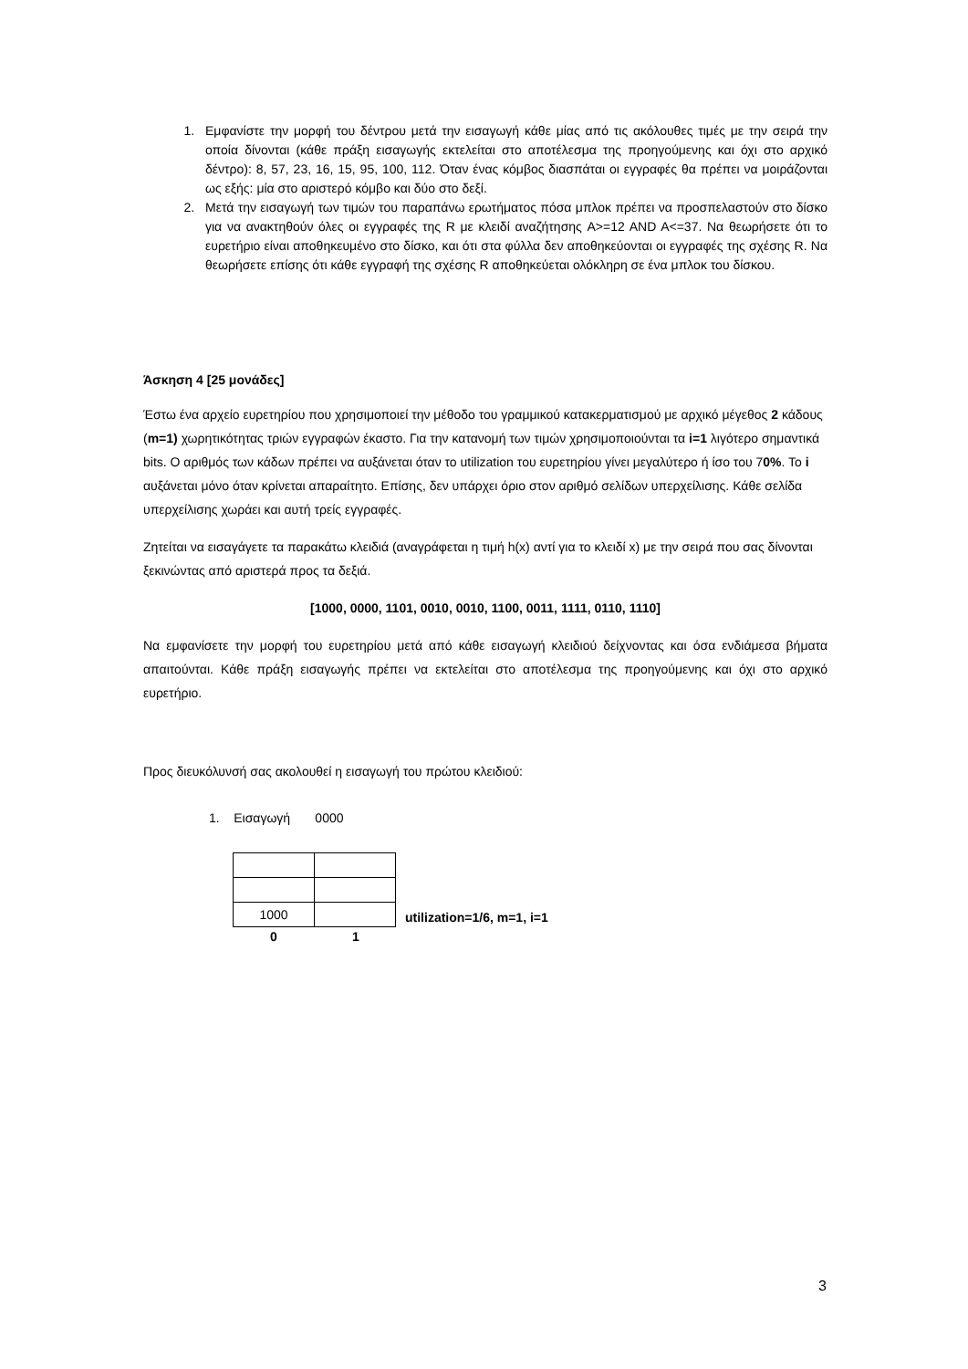1. Εμφανίστε την μορφή του δέντρου μετά την εισαγωγή κάθε μίας από τις ακόλουθες τιμές με την σειρά την οποία δίνονται (κάθε πράξη εισαγωγής εκτελείται στο αποτέλεσμα της προηγούμενης και όχι στο αρχικό δέντρο): 8, 57, 23, 16, 15, 95, 100, 112. Όταν ένας κόμβος διασπάται οι εγγραφές θα πρέπει να μοιράζονται ως εξής: μία στο αριστερό κόμβο και δύο στο δεξί.
2. Μετά την εισαγωγή των τιμών του παραπάνω ερωτήματος πόσα μπλοκ πρέπει να προσπελαστούν στο δίσκο για να ανακτηθούν όλες οι εγγραφές της R με κλειδί αναζήτησης A>=12 AND A<=37. Να θεωρήσετε ότι το ευρετήριο είναι αποθηκευμένο στο δίσκο, και ότι στα φύλλα δεν αποθηκεύονται οι εγγραφές της σχέσης R. Να θεωρήσετε επίσης ότι κάθε εγγραφή της σχέσης R αποθηκεύεται ολόκληρη σε ένα μπλοκ του δίσκου.
Άσκηση 4 [25 μονάδες]
Έστω ένα αρχείο ευρετηρίου που χρησιμοποιεί την μέθοδο του γραμμικού κατακερματισμού με αρχικό μέγεθος 2 κάδους (m=1) χωρητικότητας τριών εγγραφών έκαστο. Για την κατανομή των τιμών χρησιμοποιούνται τα i=1 λιγότερο σημαντικά bits. Ο αριθμός των κάδων πρέπει να αυξάνεται όταν το utilization του ευρετηρίου γίνει μεγαλύτερο ή ίσο του 70%. Το i αυξάνεται μόνο όταν κρίνεται απαραίτητο. Επίσης, δεν υπάρχει όριο στον αριθμό σελίδων υπερχείλισης. Κάθε σελίδα υπερχείλισης χωράει και αυτή τρείς εγγραφές.
Ζητείται να εισαγάγετε τα παρακάτω κλειδιά (αναγράφεται η τιμή h(x) αντί για το κλειδί x) με την σειρά που σας δίνονται ξεκινώντας από αριστερά προς τα δεξιά.
[1000, 0000, 1101, 0010, 0010, 1100, 0011, 1111, 0110, 1110]
Να εμφανίσετε την μορφή του ευρετηρίου μετά από κάθε εισαγωγή κλειδιού δείχνοντας και όσα ενδιάμεσα βήματα απαιτούνται. Κάθε πράξη εισαγωγής πρέπει να εκτελείται στο αποτέλεσμα της προηγούμενης και όχι στο αρχικό ευρετήριο.
Προς διευκόλυνσή σας ακολουθεί η εισαγωγή του πρώτου κλειδιού:
1. Εισαγωγή 0000
| 1000 | |
utilization=1/6, m=1, i=1
0 1
3